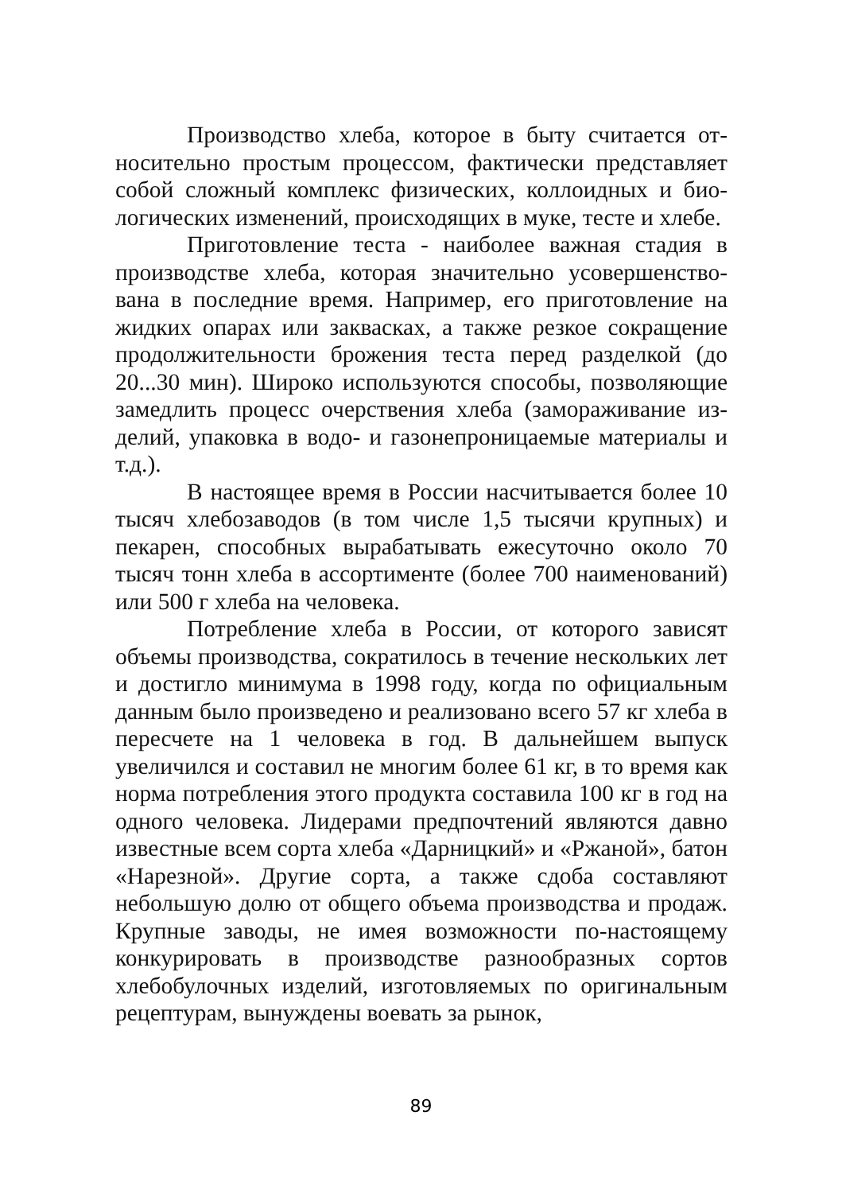Производство хлеба, которое в быту считается от­носительно простым процессом, фактически представляет собой сложный комплекс физических, коллоидных и био­логических изменений, происходящих в муке, тесте и хле­бе.
Приготовление теста - наиболее важная стадия в производстве хлеба, которая значительно усовершенство­вана в последние время. Например, его приготовление на жидких опарах или заквасках, а также резкое сокращение продолжительности брожения теста перед разделкой (до 20...30 мин). Широко используются способы, позволяющие замедлить процесс очерствения хлеба (замораживание из­делий, упаковка в водо- и газонепроницаемые материалы и т.д.).
В настоящее время в России насчитывается более 10 тысяч хлебозаводов (в том числе 1,5 тысячи крупных) и пекарен, способных вырабатывать ежесуточно около 70 тысяч тонн хлеба в ассортименте (более 700 наименова­ний) или 500 г хлеба на человека.
Потребление хлеба в России, от которого зависят объемы производства, сократилось в течение нескольких лет и достигло минимума в 1998 году, когда по официаль­ным данным было произведено и реализовано всего 57 кг хлеба в пересчете на 1 человека в год. В дальнейшем вы­пуск увеличился и составил не многим более 61 кг, в то время как норма потребления этого продукта составила 100 кг в год на одного человека. Лидерами предпочтений являются давно известные всем сорта хлеба «Дарницкий» и «Ржаной», батон «Нарезной». Другие сорта, а также сдо­ба составляют небольшую долю от общего объема произ­водства и продаж. Крупные заводы, не имея возможности по-настоящему конкурировать в производстве разнообраз­ных сортов хлебобулочных изделий, изготовляемых по оригинальным рецептурам, вынуждены воевать за рынок,
89